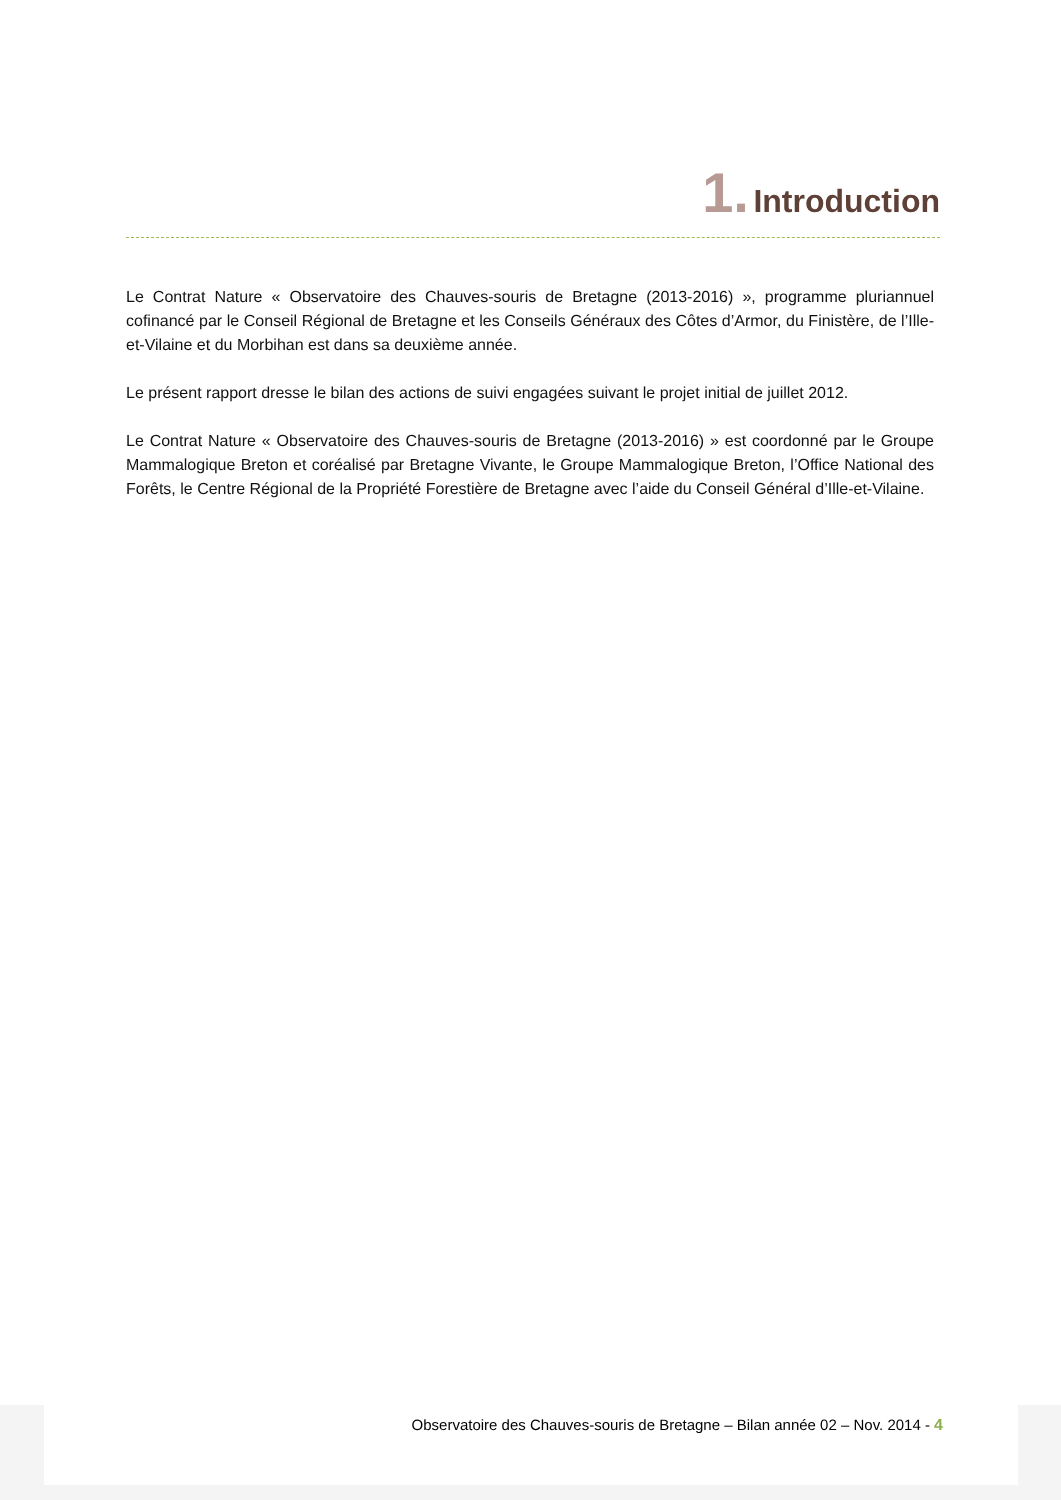1. Introduction
Le Contrat Nature « Observatoire des Chauves-souris de Bretagne (2013-2016) », programme pluriannuel cofinancé par le Conseil Régional de Bretagne et les Conseils Généraux des Côtes d’Armor, du Finistère, de l’Ille-et-Vilaine et du Morbihan est dans sa deuxième année.
Le présent rapport dresse le bilan des actions de suivi engagées suivant le projet initial de juillet 2012.
Le Contrat Nature « Observatoire des Chauves-souris de Bretagne (2013-2016) » est coordonné par le Groupe Mammalogique Breton et coréalisé par Bretagne Vivante, le Groupe Mammalogique Breton, l’Office National des Forêts, le Centre Régional de la Propriété Forestière de Bretagne avec l’aide du Conseil Général d’Ille-et-Vilaine.
Observatoire des Chauves-souris de Bretagne – Bilan année 02 – Nov. 2014 - 4